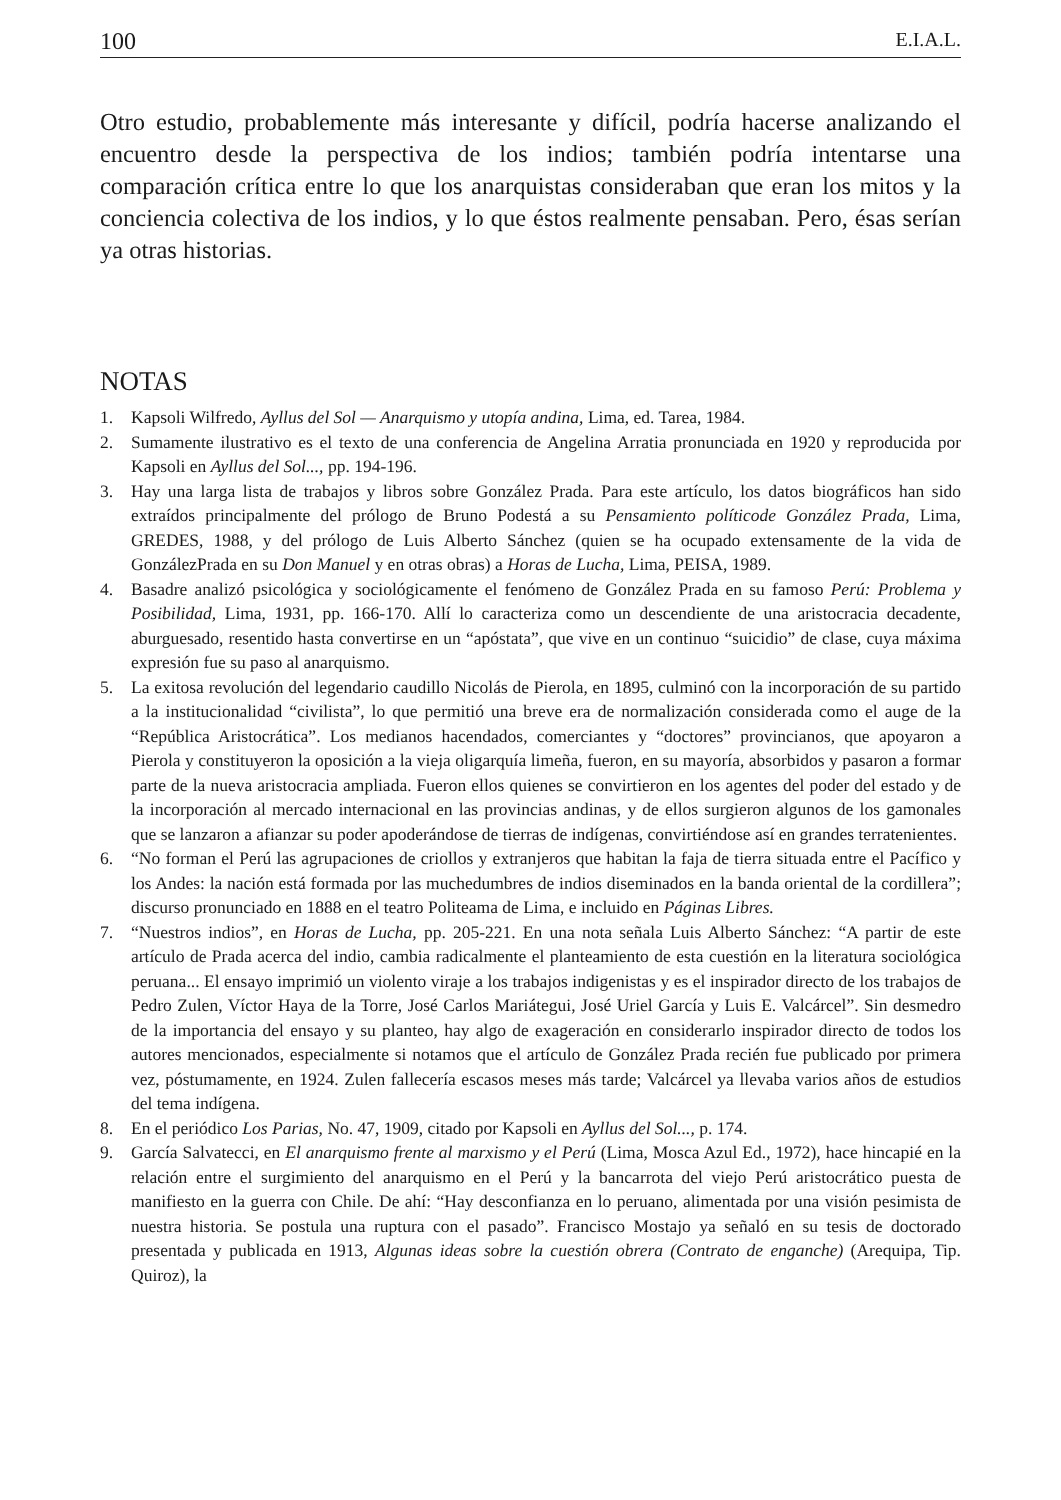100 E.I.A.L.
Otro estudio, probablemente más interesante y difícil, podría hacerse analizando el encuentro desde la perspectiva de los indios; también podría intentarse una comparación crítica entre lo que los anarquistas consideraban que eran los mitos y la conciencia colectiva de los indios, y lo que éstos realmente pensaban. Pero, ésas serían ya otras historias.
NOTAS
1. Kapsoli Wilfredo, Ayllus del Sol — Anarquismo y utopía andina, Lima, ed. Tarea, 1984.
2. Sumamente ilustrativo es el texto de una conferencia de Angelina Arratia pronunciada en 1920 y reproducida por Kapsoli en Ayllus del Sol..., pp. 194-196.
3. Hay una larga lista de trabajos y libros sobre González Prada. Para este artículo, los datos biográficos han sido extraídos principalmente del prólogo de Bruno Podestá a su Pensamiento políticode González Prada, Lima, GREDES, 1988, y del prólogo de Luis Alberto Sánchez (quien se ha ocupado extensamente de la vida de GonzálezPrada en su Don Manuel y en otras obras) a Horas de Lucha, Lima, PEISA, 1989.
4. Basadre analizó psicológica y sociológicamente el fenómeno de González Prada en su famoso Perú: Problema y Posibilidad, Lima, 1931, pp. 166-170. Allí lo caracteriza como un descendiente de una aristocracia decadente, aburguesado, resentido hasta convertirse en un “apóstata”, que vive en un continuo “suicidio” de clase, cuya máxima expresión fue su paso al anarquismo.
5. La exitosa revolución del legendario caudillo Nicolás de Pierola, en 1895, culminó con la incorporación de su partido a la institucionalidad “civilista”, lo que permitió una breve era de normalización considerada como el auge de la “República Aristocrática”. Los medianos hacendados, comerciantes y “doctores” provincianos, que apoyaron a Pierola y constituyeron la oposición a la vieja oligarquía limeña, fueron, en su mayoría, absorbidos y pasaron a formar parte de la nueva aristocracia ampliada. Fueron ellos quienes se convirtieron en los agentes del poder del estado y de la incorporación al mercado internacional en las provincias andinas, y de ellos surgieron algunos de los gamonales que se lanzaron a afianzar su poder apoderándose de tierras de indígenas, convirtiéndose así en grandes terratenientes.
6. “No forman el Perú las agrupaciones de criollos y extranjeros que habitan la faja de tierra situada entre el Pacífico y los Andes: la nación está formada por las muchedumbres de indios diseminados en la banda oriental de la cordillera”; discurso pronunciado en 1888 en el teatro Politeama de Lima, e incluido en Páginas Libres.
7. “Nuestros indios”, en Horas de Lucha, pp. 205-221. En una nota señala Luis Alberto Sánchez: “A partir de este artículo de Prada acerca del indio, cambia radicalmente el planteamiento de esta cuestión en la literatura sociológica peruana... El ensayo imprimió un violento viraje a los trabajos indigenistas y es el inspirador directo de los trabajos de Pedro Zulen, Víctor Haya de la Torre, José Carlos Mariátegui, José Uriel García y Luis E. Valcárcel”. Sin desmedro de la importancia del ensayo y su planteo, hay algo de exageración en considerarlo inspirador directo de todos los autores mencionados, especialmente si notamos que el artículo de González Prada recién fue publicado por primera vez, póstumamente, en 1924. Zulen fallecería escasos meses más tarde; Valcárcel ya llevaba varios años de estudios del tema indígena.
8. En el periódico Los Parias, No. 47, 1909, citado por Kapsoli en Ayllus del Sol..., p. 174.
9. García Salvatecci, en El anarquismo frente al marxismo y el Perú (Lima, Mosca Azul Ed., 1972), hace hincapié en la relación entre el surgimiento del anarquismo en el Perú y la bancarrota del viejo Perú aristocrático puesta de manifiesto en la guerra con Chile. De ahí: “Hay desconfianza en lo peruano, alimentada por una visión pesimista de nuestra historia. Se postula una ruptura con el pasado”. Francisco Mostajo ya señaló en su tesis de doctorado presentada y publicada en 1913, Algunas ideas sobre la cuestión obrera (Contrato de enganche) (Arequipa, Tip. Quiroz), la